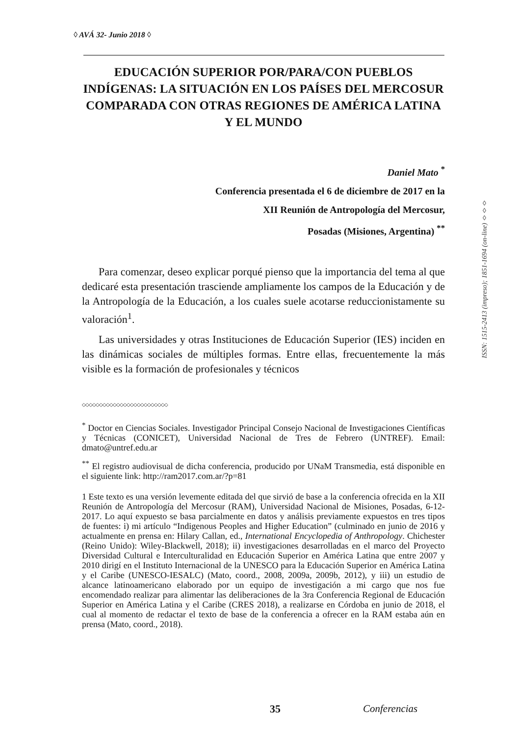◊ AVÁ 32- Junio 2018 ◊
EDUCACIÓN SUPERIOR POR/PARA/CON PUEBLOS INDÍGENAS: LA SITUACIÓN EN LOS PAÍSES DEL MERCOSUR COMPARADA CON OTRAS REGIONES DE AMÉRICA LATINA Y EL MUNDO
Daniel Mato <sup>*</sup>
Conferencia presentada el 6 de diciembre de 2017 en la
XII Reunión de Antropología del Mercosur,
Posadas (Misiones, Argentina) <sup>**</sup>
Para comenzar, deseo explicar porqué pienso que la importancia del tema al que dedicaré esta presentación trasciende ampliamente los campos de la Educación y de la Antropología de la Educación, a los cuales suele acotarse reduccionistamente su valoración<sup>1</sup>.
Las universidades y otras Instituciones de Educación Superior (IES) inciden en las dinámicas sociales de múltiples formas. Entre ellas, frecuentemente la más visible es la formación de profesionales y técnicos
◇◇◇◇◇◇◇◇◇◇◇◇◇◇◇◇◇◇◇◇◇◇◇◇◇
<sup>*</sup> Doctor en Ciencias Sociales. Investigador Principal Consejo Nacional de Investigaciones Científicas y Técnicas (CONICET), Universidad Nacional de Tres de Febrero (UNTREF). Email: dmato@untref.edu.ar
<sup>**</sup> El registro audiovisual de dicha conferencia, producido por UNaM Transmedia, está disponible en el siguiente link: http://ram2017.com.ar/?p=81
1 Este texto es una versión levemente editada del que sirvió de base a la conferencia ofrecida en la XII Reunión de Antropología del Mercosur (RAM), Universidad Nacional de Misiones, Posadas, 6-12-2017. Lo aquí expuesto se basa parcialmente en datos y análisis previamente expuestos en tres tipos de fuentes: i) mi artículo “Indigenous Peoples and Higher Education” (culminado en junio de 2016 y actualmente en prensa en: Hilary Callan, ed., International Encyclopedia of Anthropology. Chichester (Reino Unido): Wiley-Blackwell, 2018); ii) investigaciones desarrolladas en el marco del Proyecto Diversidad Cultural e Interculturalidad en Educación Superior en América Latina que entre 2007 y 2010 dirigí en el Instituto Internacional de la UNESCO para la Educación Superior en América Latina y el Caribe (UNESCO-IESALC) (Mato, coord., 2008, 2009a, 2009b, 2012), y iii) un estudio de alcance latinoamericano elaborado por un equipo de investigación a mi cargo que nos fue encomendado realizar para alimentar las deliberaciones de la 3ra Conferencia Regional de Educación Superior en América Latina y el Caribe (CRES 2018), a realizarse en Córdoba en junio de 2018, el cual al momento de redactar el texto de base de la conferencia a ofrecer en la RAM estaba aún en prensa (Mato, coord., 2018).
ISSN: 1515-2413 (impreso); 1851-1694 (on-line) ◊◊◊
35 Conferencias